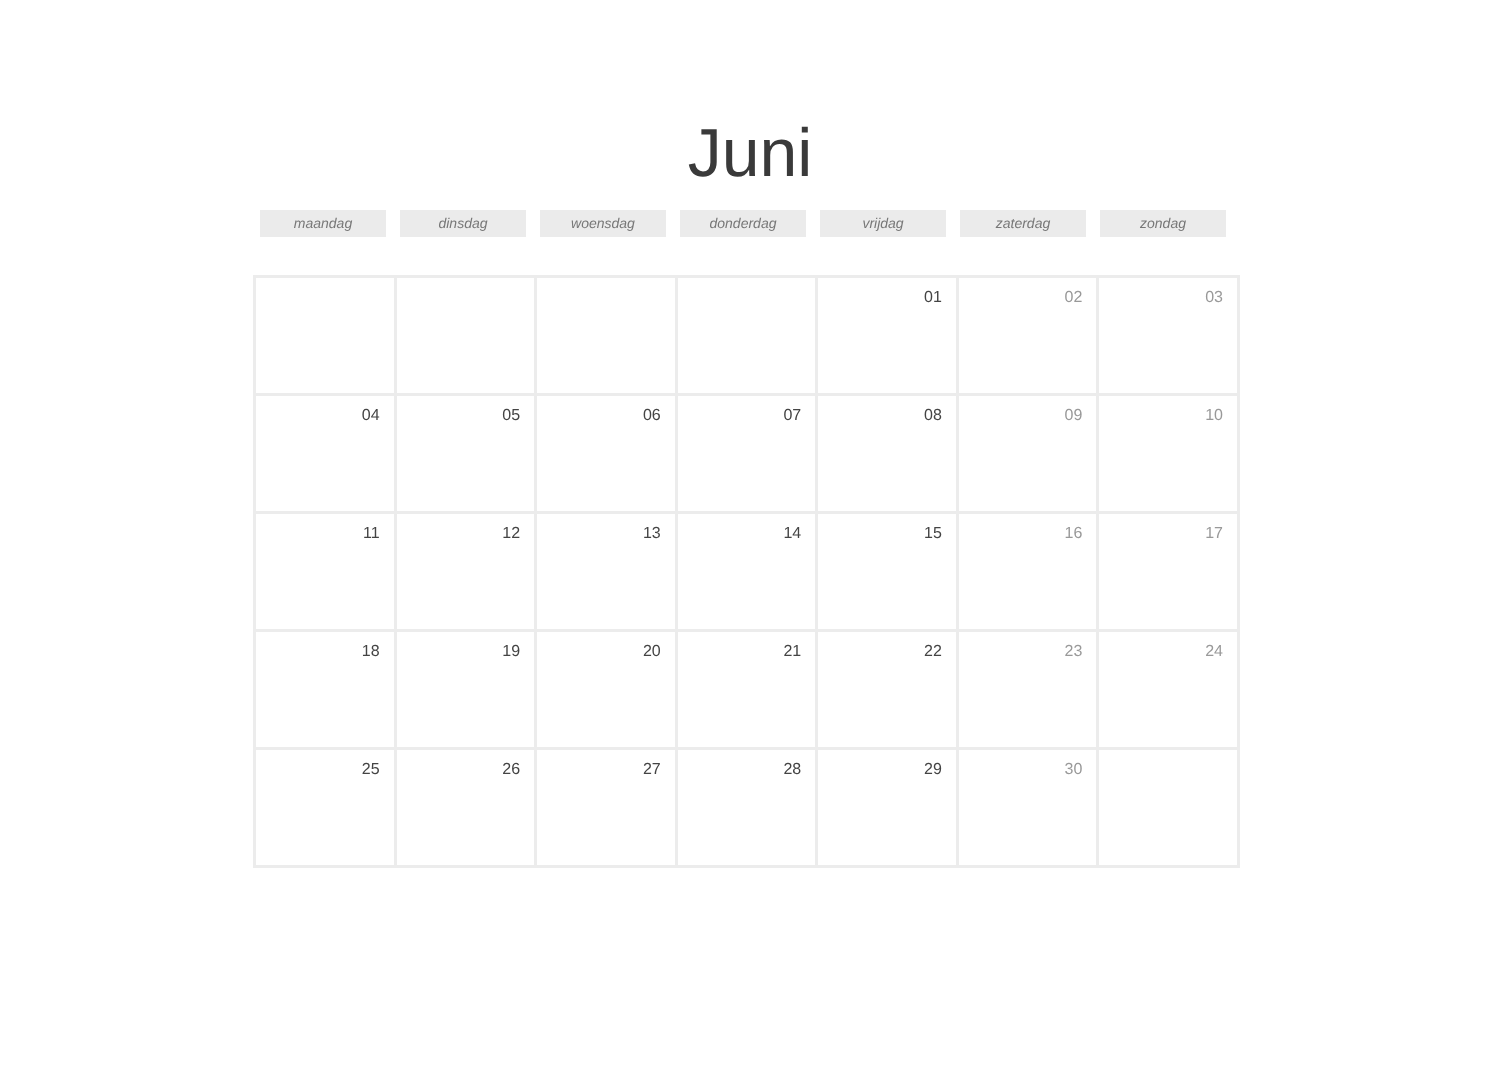Juni
maandag dinsdag woensdag donderdag vrijdag zaterdag zondag
| | | | | 01 | 02 | 03 |
| 04 | 05 | 06 | 07 | 08 | 09 | 10 |
| 11 | 12 | 13 | 14 | 15 | 16 | 17 |
| 18 | 19 | 20 | 21 | 22 | 23 | 24 |
| 25 | 26 | 27 | 28 | 29 | 30 | |